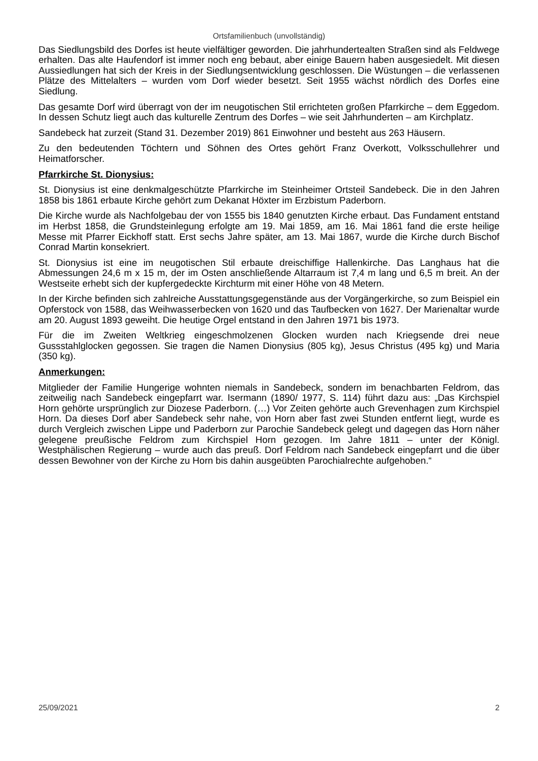Ortsfamilienbuch (unvollständig)
Das Siedlungsbild des Dorfes ist heute vielfältiger geworden. Die jahrhundertealten Straßen sind als Feldwege erhalten. Das alte Haufendorf ist immer noch eng bebaut, aber einige Bauern haben ausgesiedelt. Mit diesen Aussiedlungen hat sich der Kreis in der Siedlungsentwicklung geschlossen. Die Wüstungen – die verlassenen Plätze des Mittelalters – wurden vom Dorf wieder besetzt. Seit 1955 wächst nördlich des Dorfes eine Siedlung.
Das gesamte Dorf wird überragt von der im neugotischen Stil errichteten großen Pfarrkirche – dem Eggedom. In dessen Schutz liegt auch das kulturelle Zentrum des Dorfes – wie seit Jahrhunderten – am Kirchplatz.
Sandebeck hat zurzeit (Stand 31. Dezember 2019) 861 Einwohner und besteht aus 263 Häusern.
Zu den bedeutenden Töchtern und Söhnen des Ortes gehört Franz Overkott, Volksschullehrer und Heimatforscher.
Pfarrkirche St. Dionysius:
St. Dionysius ist eine denkmalgeschützte Pfarrkirche im Steinheimer Ortsteil Sandebeck. Die in den Jahren 1858 bis 1861 erbaute Kirche gehört zum Dekanat Höxter im Erzbistum Paderborn.
Die Kirche wurde als Nachfolgebau der von 1555 bis 1840 genutzten Kirche erbaut. Das Fundament entstand im Herbst 1858, die Grundsteinlegung erfolgte am 19. Mai 1859, am 16. Mai 1861 fand die erste heilige Messe mit Pfarrer Eickhoff statt. Erst sechs Jahre später, am 13. Mai 1867, wurde die Kirche durch Bischof Conrad Martin konsekriert.
St. Dionysius ist eine im neugotischen Stil erbaute dreischiffige Hallenkirche. Das Langhaus hat die Abmessungen 24,6 m x 15 m, der im Osten anschließende Altarraum ist 7,4 m lang und 6,5 m breit. An der Westseite erhebt sich der kupfergedeckte Kirchturm mit einer Höhe von 48 Metern.
In der Kirche befinden sich zahlreiche Ausstattungsgegenstände aus der Vorgängerkirche, so zum Beispiel ein Opferstock von 1588, das Weihwasserbecken von 1620 und das Taufbecken von 1627. Der Marienaltar wurde am 20. August 1893 geweiht. Die heutige Orgel entstand in den Jahren 1971 bis 1973.
Für die im Zweiten Weltkrieg eingeschmolzenen Glocken wurden nach Kriegsende drei neue Gussstahlglocken gegossen. Sie tragen die Namen Dionysius (805 kg), Jesus Christus (495 kg) und Maria (350 kg).
Anmerkungen:
Mitglieder der Familie Hungerige wohnten niemals in Sandebeck, sondern im benachbarten Feldrom, das zeitweilig nach Sandebeck eingepfarrt war. Isermann (1890/ 1977, S. 114) führt dazu aus: „Das Kirchspiel Horn gehörte ursprünglich zur Diozese Paderborn. (…) Vor Zeiten gehörte auch Grevenhagen zum Kirchspiel Horn. Da dieses Dorf aber Sandebeck sehr nahe, von Horn aber fast zwei Stunden entfernt liegt, wurde es durch Vergleich zwischen Lippe und Paderborn zur Parochie Sandebeck gelegt und dagegen das Horn näher gelegene preußische Feldrom zum Kirchspiel Horn gezogen. Im Jahre 1811 – unter der Königl. Westphälischen Regierung – wurde auch das preuß. Dorf Feldrom nach Sandebeck eingepfarrt und die über dessen Bewohner von der Kirche zu Horn bis dahin ausgeübten Parochialrechte aufgehoben.“
25/09/2021 2